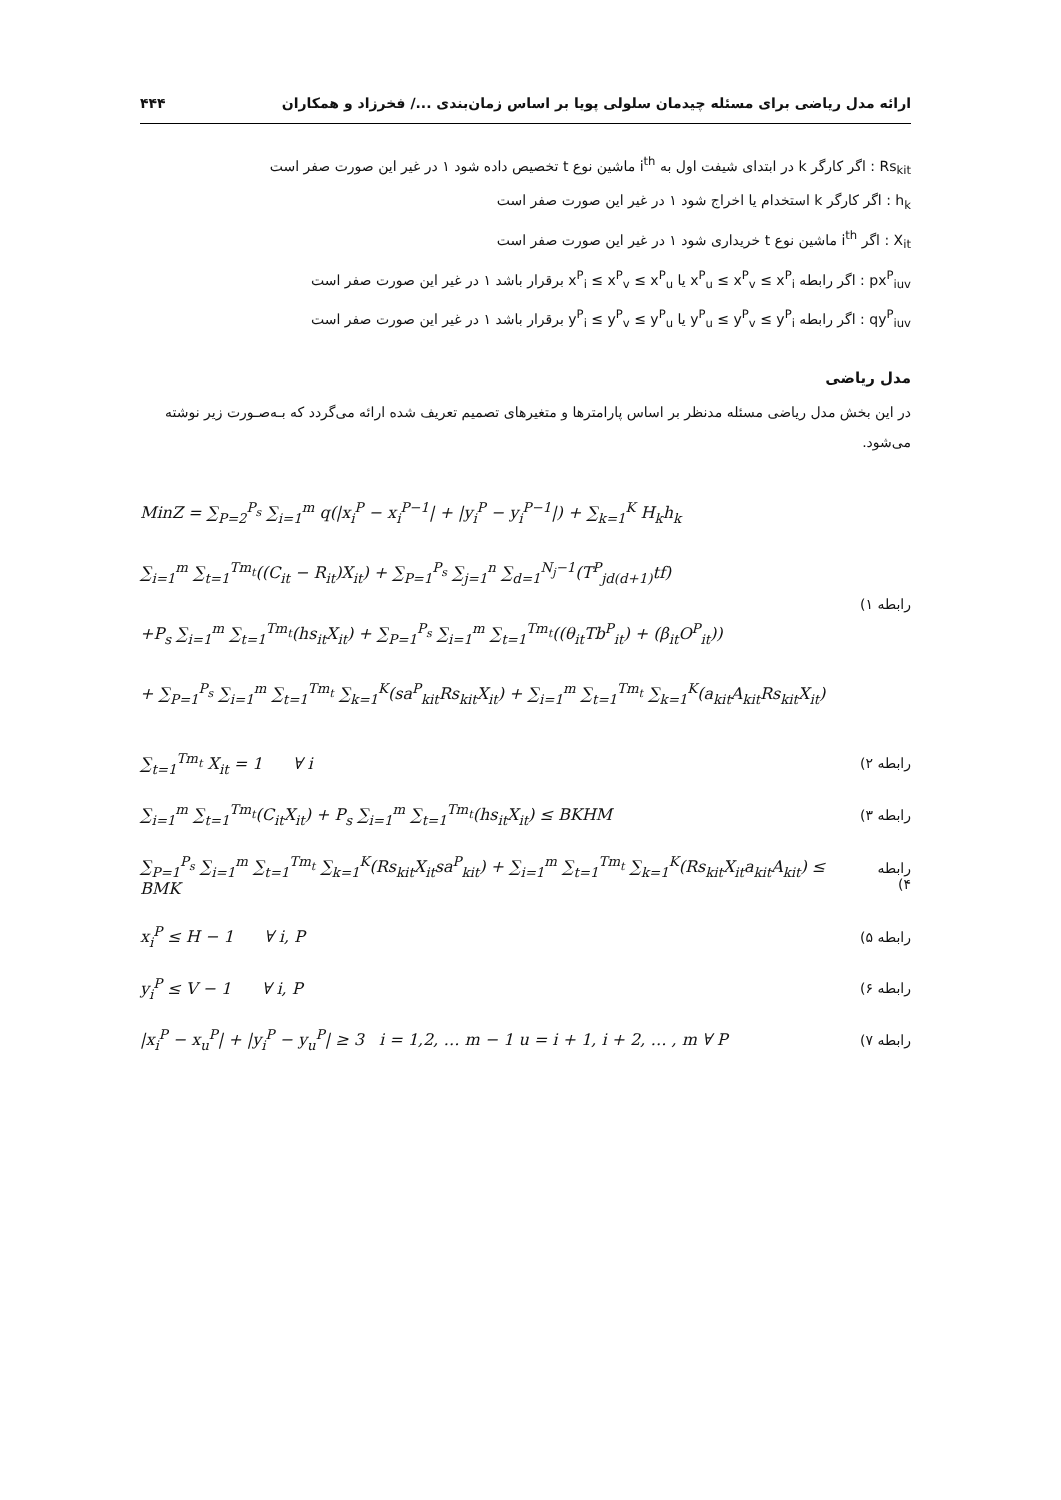ارائه مدل ریاضی برای مسئله چیدمان سلولی پویا بر اساس زمان‌بندی .../ فخرزاد و همکاران ۴۴۴
Rs<sub>kit</sub> : اگر کارگر k در ابتدای شیفت اول به i<sup>th</sup> ماشین نوع t تخصیص داده شود ۱ در غیر این صورت صفر است
h<sub>k</sub> : اگر کارگر k استخدام یا اخراج شود ۱ در غیر این صورت صفر است
X<sub>it</sub> : اگر i<sup>th</sup> ماشین نوع t خریداری شود ۱ در غیر این صورت صفر است
px<sup>P</sup><sub>iuv</sub> : اگر رابطه x<sup>P</sup><sub>u</sub> ≤ x<sup>P</sup><sub>v</sub> ≤ x<sup>P</sup><sub>i</sub> یا x<sup>P</sup><sub>i</sub> ≤ x<sup>P</sup><sub>v</sub> ≤ x<sup>P</sup><sub>u</sub> برقرار باشد ۱ در غیر این صورت صفر است
qy<sup>P</sup><sub>iuv</sub> : اگر رابطه y<sup>P</sup><sub>u</sub> ≤ y<sup>P</sup><sub>v</sub> ≤ y<sup>P</sup><sub>i</sub> یا y<sup>P</sup><sub>i</sub> ≤ y<sup>P</sup><sub>v</sub> ≤ y<sup>P</sup><sub>u</sub> برقرار باشد ۱ در غیر این صورت صفر است
مدل ریاضی
در این بخش مدل ریاضی مسئله مدنظر بر اساس پارامترها و متغیرهای تصمیم تعریف شده ارائه می‌گردد که بـه‌صـورت زیر نوشته می‌شود.
MinZ = ∑<sub>P=2</sub><sup>P<sub>s</sub></sup> ∑<sub>i=1</sub><sup>m</sup> q(|x<sub>i</sub><sup>P</sup> − x<sub>i</sub><sup>P−1</sup>| + |y<sub>i</sub><sup>P</sup> − y<sub>i</sub><sup>P−1</sup>|) + ∑<sub>k=1</sub><sup>K</sup> H<sub>k</sub>h<sub>k</sub>
∑<sub>i=1</sub><sup>m</sup> ∑<sub>t=1</sub><sup>Tm<sub>t</sub></sup>((C<sub>it</sub> − R<sub>it</sub>)X<sub>it</sub>) + ∑<sub>P=1</sub><sup>P<sub>s</sub></sup> ∑<sub>j=1</sub><sup>n</sup> ∑<sub>d=1</sub><sup>N<sub>j</sub>−1</sup>(T<sup>P</sup><sub>jd(d+1)</sub>tf)
+P<sub>s</sub> ∑<sub>i=1</sub><sup>m</sup> ∑<sub>t=1</sub><sup>Tm<sub>t</sub></sup>(hs<sub>it</sub>X<sub>it</sub>) + ∑<sub>P=1</sub><sup>P<sub>s</sub></sup> ∑<sub>i=1</sub><sup>m</sup> ∑<sub>t=1</sub><sup>Tm<sub>t</sub></sup>((θ<sub>it</sub>Tb<sup>P</sup><sub>it</sub>) + (β<sub>it</sub>O<sup>P</sup><sub>it</sub>))
+ ∑<sub>P=1</sub><sup>P<sub>s</sub></sup> ∑<sub>i=1</sub><sup>m</sup> ∑<sub>t=1</sub><sup>Tm<sub>t</sub></sup> ∑<sub>k=1</sub><sup>K</sup>(sa<sup>P</sup><sub>kit</sub>Rs<sub>kit</sub>X<sub>it</sub>) + ∑<sub>i=1</sub><sup>m</sup> ∑<sub>t=1</sub><sup>Tm<sub>t</sub></sup> ∑<sub>k=1</sub><sup>K</sup>(a<sub>kit</sub>A<sub>kit</sub>Rs<sub>kit</sub>X<sub>it</sub>)
رابطه ۱)
∑<sub>t=1</sub><sup>Tm<sub>t</sub></sup> X<sub>it</sub> = 1 ∀ i رابطه ۲)
∑<sub>i=1</sub><sup>m</sup> ∑<sub>t=1</sub><sup>Tm<sub>t</sub></sup>(C<sub>it</sub>X<sub>it</sub>) + P<sub>s</sub> ∑<sub>i=1</sub><sup>m</sup> ∑<sub>t=1</sub><sup>Tm<sub>t</sub></sup>(hs<sub>it</sub>X<sub>it</sub>) ≤ BKHM رابطه ۳)
∑<sub>P=1</sub><sup>P<sub>s</sub></sup> ∑<sub>i=1</sub><sup>m</sup> ∑<sub>t=1</sub><sup>Tm<sub>t</sub></sup> ∑<sub>k=1</sub><sup>K</sup>(Rs<sub>kit</sub>X<sub>it</sub>sa<sup>P</sup><sub>kit</sub>) + ∑<sub>i=1</sub><sup>m</sup> ∑<sub>t=1</sub><sup>Tm<sub>t</sub></sup> ∑<sub>k=1</sub><sup>K</sup>(Rs<sub>kit</sub>X<sub>it</sub>a<sub>kit</sub>A<sub>kit</sub>) ≤ BMK رابطه ۴)
x<sub>i</sub><sup>P</sup> ≤ H − 1 ∀ i, P رابطه ۵)
y<sub>i</sub><sup>P</sup> ≤ V − 1 ∀ i, P رابطه ۶)
|x<sub>i</sub><sup>P</sup> − x<sub>u</sub><sup>P</sup>| + |y<sub>i</sub><sup>P</sup> − y<sub>u</sub><sup>P</sup>| ≥ 3 i = 1,2, … m − 1 u = i + 1, i + 2, … , m ∀ P رابطه ۷)